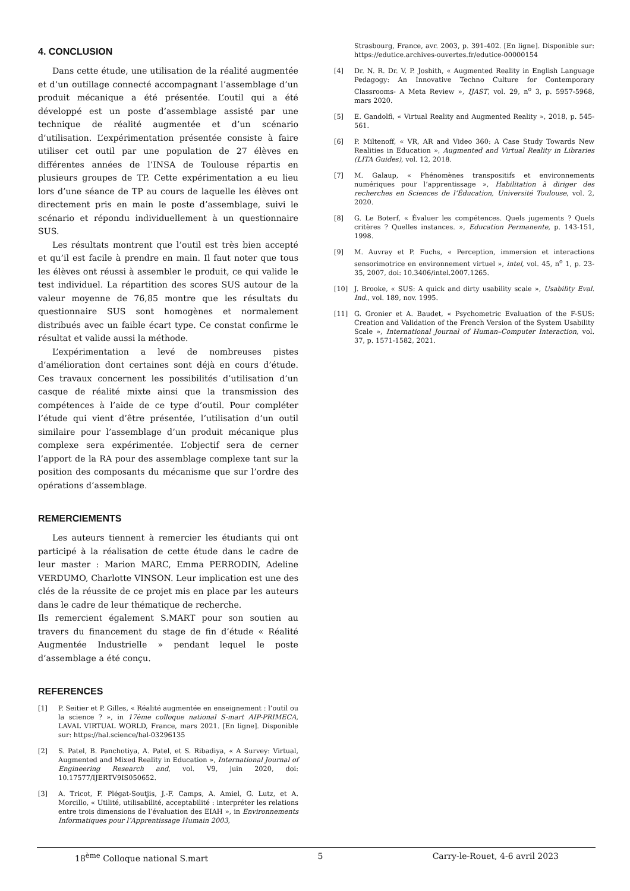4. CONCLUSION
Dans cette étude, une utilisation de la réalité augmentée et d’un outillage connecté accompagnant l’assemblage d’un produit mécanique a été présentée. L’outil qui a été développé est un poste d’assemblage assisté par une technique de réalité augmentée et d’un scénario d’utilisation. L’expérimentation présentée consiste à faire utiliser cet outil par une population de 27 élèves en différentes années de l’INSA de Toulouse répartis en plusieurs groupes de TP. Cette expérimentation a eu lieu lors d’une séance de TP au cours de laquelle les élèves ont directement pris en main le poste d’assemblage, suivi le scénario et répondu individuellement à un questionnaire SUS.
Les résultats montrent que l’outil est très bien accepté et qu’il est facile à prendre en main. Il faut noter que tous les élèves ont réussi à assembler le produit, ce qui valide le test individuel. La répartition des scores SUS autour de la valeur moyenne de 76,85 montre que les résultats du questionnaire SUS sont homogènes et normalement distribués avec un faible écart type. Ce constat confirme le résultat et valide aussi la méthode.
L’expérimentation a levé de nombreuses pistes d’amélioration dont certaines sont déjà en cours d’étude. Ces travaux concernent les possibilités d’utilisation d’un casque de réalité mixte ainsi que la transmission des compétences à l’aide de ce type d’outil. Pour compléter l’étude qui vient d’être présentée, l’utilisation d’un outil similaire pour l’assemblage d’un produit mécanique plus complexe sera expérimentée. L’objectif sera de cerner l’apport de la RA pour des assemblage complexe tant sur la position des composants du mécanisme que sur l’ordre des opérations d’assemblage.
REMERCIEMENTS
Les auteurs tiennent à remercier les étudiants qui ont participé à la réalisation de cette étude dans le cadre de leur master : Marion MARC, Emma PERRODIN, Adeline VERDUMO, Charlotte VINSON. Leur implication est une des clés de la réussite de ce projet mis en place par les auteurs dans le cadre de leur thématique de recherche.
Ils remercient également S.MART pour son soutien au travers du financement du stage de fin d’étude « Réalité Augmentée Industrielle » pendant lequel le poste d’assemblage a été conçu.
REFERENCES
[1] P. Seitier et P. Gilles, « Réalité augmentée en enseignement : l’outil ou la science ? », in 17ème colloque national S-mart AIP-PRIMECA, LAVAL VIRTUAL WORLD, France, mars 2021. [En ligne]. Disponible sur: https://hal.science/hal-03296135
[2] S. Patel, B. Panchotiya, A. Patel, et S. Ribadiya, « A Survey: Virtual, Augmented and Mixed Reality in Education », International Journal of Engineering Research and, vol. V9, juin 2020, doi: 10.17577/IJERTV9IS050652.
[3] A. Tricot, F. Plégat-Soutjis, J.-F. Camps, A. Amiel, G. Lutz, et A. Morcillo, « Utilité, utilisabilité, acceptabilité : interpréter les relations entre trois dimensions de l’évaluation des EIAH », in Environnements Informatiques pour l’Apprentissage Humain 2003,
Strasbourg, France, avr. 2003, p. 391-402. [En ligne]. Disponible sur: https://edutice.archives-ouvertes.fr/edutice-00000154
[4] Dr. N. R. Dr. V. P. Joshith, « Augmented Reality in English Language Pedagogy: An Innovative Techno Culture for Contemporary Classrooms- A Meta Review », IJAST, vol. 29, n<sup>o</sup> 3, p. 5957-5968, mars 2020.
[5] E. Gandolfi, « Virtual Reality and Augmented Reality », 2018, p. 545-561.
[6] P. Miltenoff, « VR, AR and Video 360: A Case Study Towards New Realities in Education », Augmented and Virtual Reality in Libraries (LITA Guides), vol. 12, 2018.
[7] M. Galaup, « Phénomènes transpositifs et environnements numériques pour l’apprentissage », Habilitation à diriger des recherches en Sciences de l’Éducation, Université Toulouse, vol. 2, 2020.
[8] G. Le Boterf, « Évaluer les compétences. Quels jugements ? Quels critères ? Quelles instances. », Education Permanente, p. 143-151, 1998.
[9] M. Auvray et P. Fuchs, « Perception, immersion et interactions sensorimotrice en environnement virtuel », intel, vol. 45, n<sup>o</sup> 1, p. 23-35, 2007, doi: 10.3406/intel.2007.1265.
[10] J. Brooke, « SUS: A quick and dirty usability scale », Usability Eval. Ind., vol. 189, nov. 1995.
[11] G. Gronier et A. Baudet, « Psychometric Evaluation of the F-SUS: Creation and Validation of the French Version of the System Usability Scale », International Journal of Human–Computer Interaction, vol. 37, p. 1571-1582, 2021.
18<sup>ème</sup> Colloque national S.mart 5 Carry-le-Rouet, 4-6 avril 2023